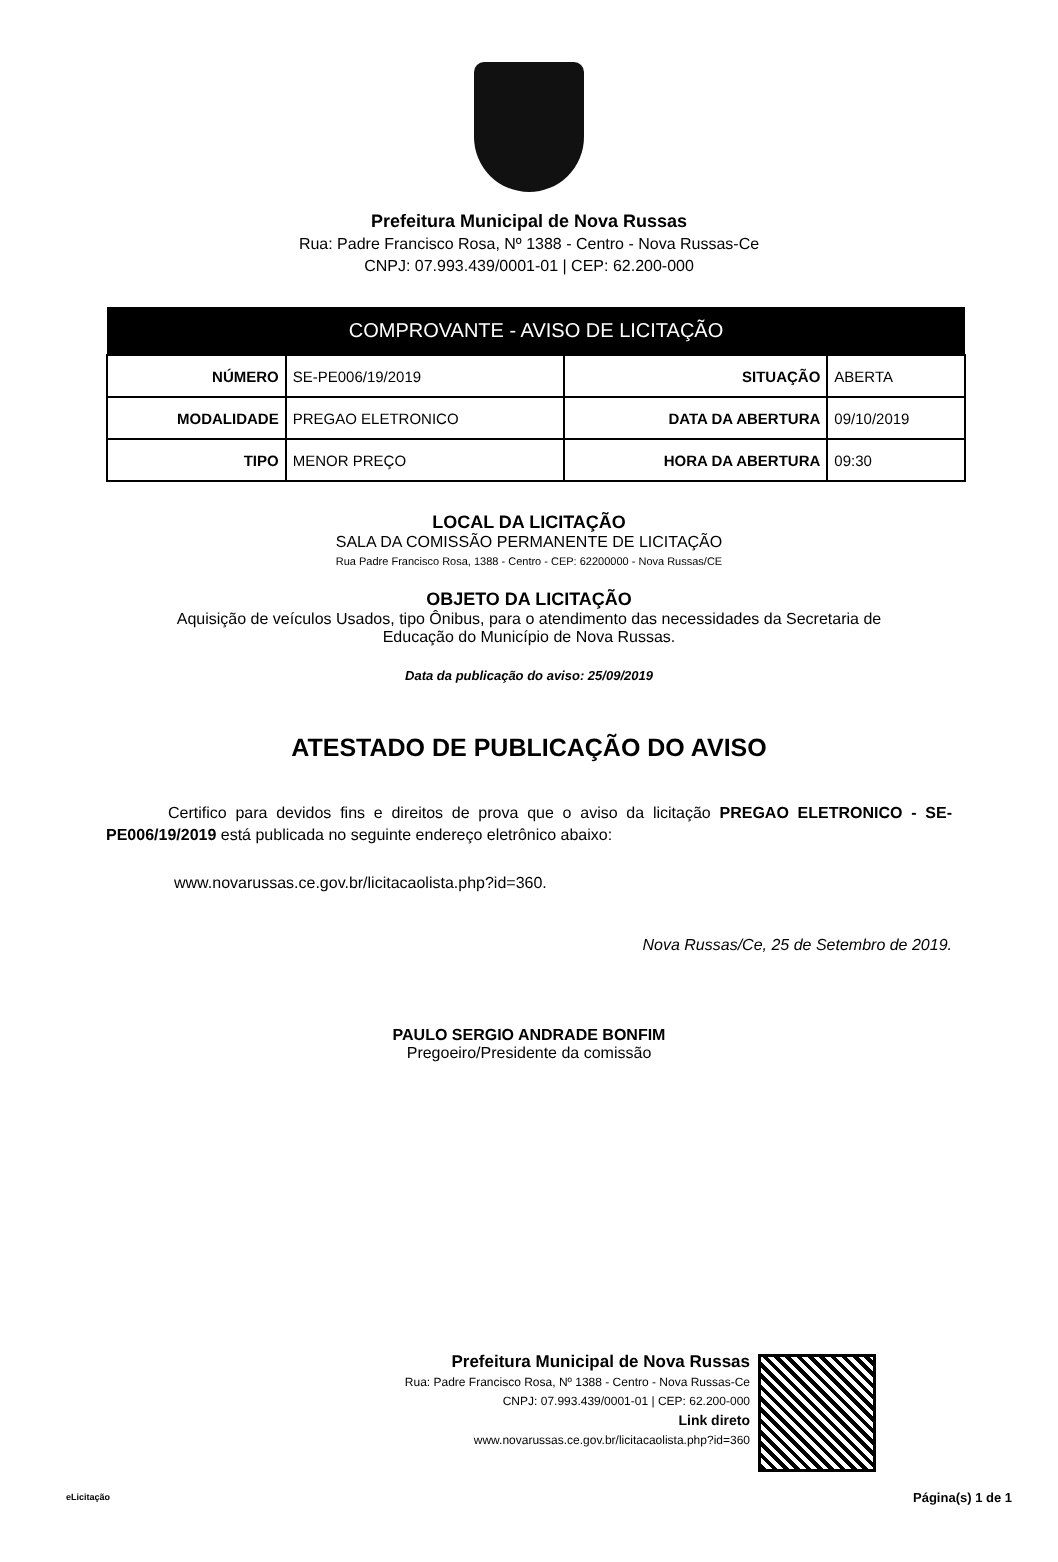Prefeitura Municipal de Nova Russas
Rua: Padre Francisco Rosa, Nº 1388 - Centro - Nova Russas-Ce
CNPJ: 07.993.439/0001-01 | CEP: 62.200-000
| COMPROVANTE - AVISO DE LICITAÇÃO | | | |
| --- | --- | --- | --- |
| NÚMERO | SE-PE006/19/2019 | SITUAÇÃO | ABERTA |
| MODALIDADE | PREGAO ELETRONICO | DATA DA ABERTURA | 09/10/2019 |
| TIPO | MENOR PREÇO | HORA DA ABERTURA | 09:30 |
LOCAL DA LICITAÇÃO
SALA DA COMISSÃO PERMANENTE DE LICITAÇÃO
Rua Padre Francisco Rosa, 1388 - Centro - CEP: 62200000 - Nova Russas/CE
OBJETO DA LICITAÇÃO
Aquisição de veículos Usados, tipo Ônibus, para o atendimento das necessidades da Secretaria de
Educação do Município de Nova Russas.
Data da publicação do aviso: 25/09/2019
ATESTADO DE PUBLICAÇÃO DO AVISO
Certifico para devidos fins e direitos de prova que o aviso da licitação PREGAO ELETRONICO - SE-PE006/19/2019 está publicada no seguinte endereço eletrônico abaixo:
www.novarussas.ce.gov.br/licitacaolista.php?id=360.
Nova Russas/Ce, 25 de Setembro de 2019.
PAULO SERGIO ANDRADE BONFIM
Pregoeiro/Presidente da comissão
Prefeitura Municipal de Nova Russas
Rua: Padre Francisco Rosa, Nº 1388 - Centro - Nova Russas-Ce
CNPJ: 07.993.439/0001-01 | CEP: 62.200-000
Link direto
www.novarussas.ce.gov.br/licitacaolista.php?id=360
eLicitação Página(s) 1 de 1